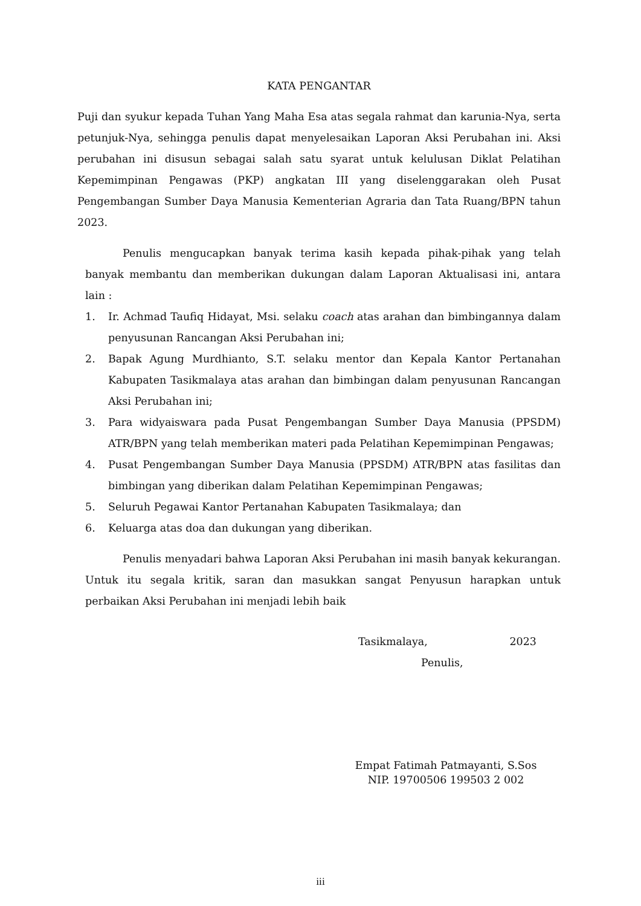KATA PENGANTAR
Puji dan syukur kepada Tuhan Yang Maha Esa atas segala rahmat dan karunia-Nya, serta petunjuk-Nya, sehingga penulis dapat menyelesaikan Laporan Aksi Perubahan ini. Aksi perubahan ini disusun sebagai salah satu syarat untuk kelulusan Diklat Pelatihan Kepemimpinan Pengawas (PKP) angkatan III yang diselenggarakan oleh Pusat Pengembangan Sumber Daya Manusia Kementerian Agraria dan Tata Ruang/BPN tahun 2023.
Penulis mengucapkan banyak terima kasih kepada pihak-pihak yang telah banyak membantu dan memberikan dukungan dalam Laporan Aktualisasi ini, antara lain :
1. Ir. Achmad Taufiq Hidayat, Msi. selaku coach atas arahan dan bimbingannya dalam penyusunan Rancangan Aksi Perubahan ini;
2. Bapak Agung Murdhianto, S.T. selaku mentor dan Kepala Kantor Pertanahan Kabupaten Tasikmalaya atas arahan dan bimbingan dalam penyusunan Rancangan Aksi Perubahan ini;
3. Para widyaiswara pada Pusat Pengembangan Sumber Daya Manusia (PPSDM) ATR/BPN yang telah memberikan materi pada Pelatihan Kepemimpinan Pengawas;
4. Pusat Pengembangan Sumber Daya Manusia (PPSDM) ATR/BPN atas fasilitas dan bimbingan yang diberikan dalam Pelatihan Kepemimpinan Pengawas;
5. Seluruh Pegawai Kantor Pertanahan Kabupaten Tasikmalaya; dan
6. Keluarga atas doa dan dukungan yang diberikan.
Penulis menyadari bahwa Laporan Aksi Perubahan ini masih banyak kekurangan. Untuk itu segala kritik, saran dan masukkan sangat Penyusun harapkan untuk perbaikan Aksi Perubahan ini menjadi lebih baik
Tasikmalaya, 2023
Penulis,
Empat Fatimah Patmayanti, S.Sos
NIP. 19700506 199503 2 002
iii